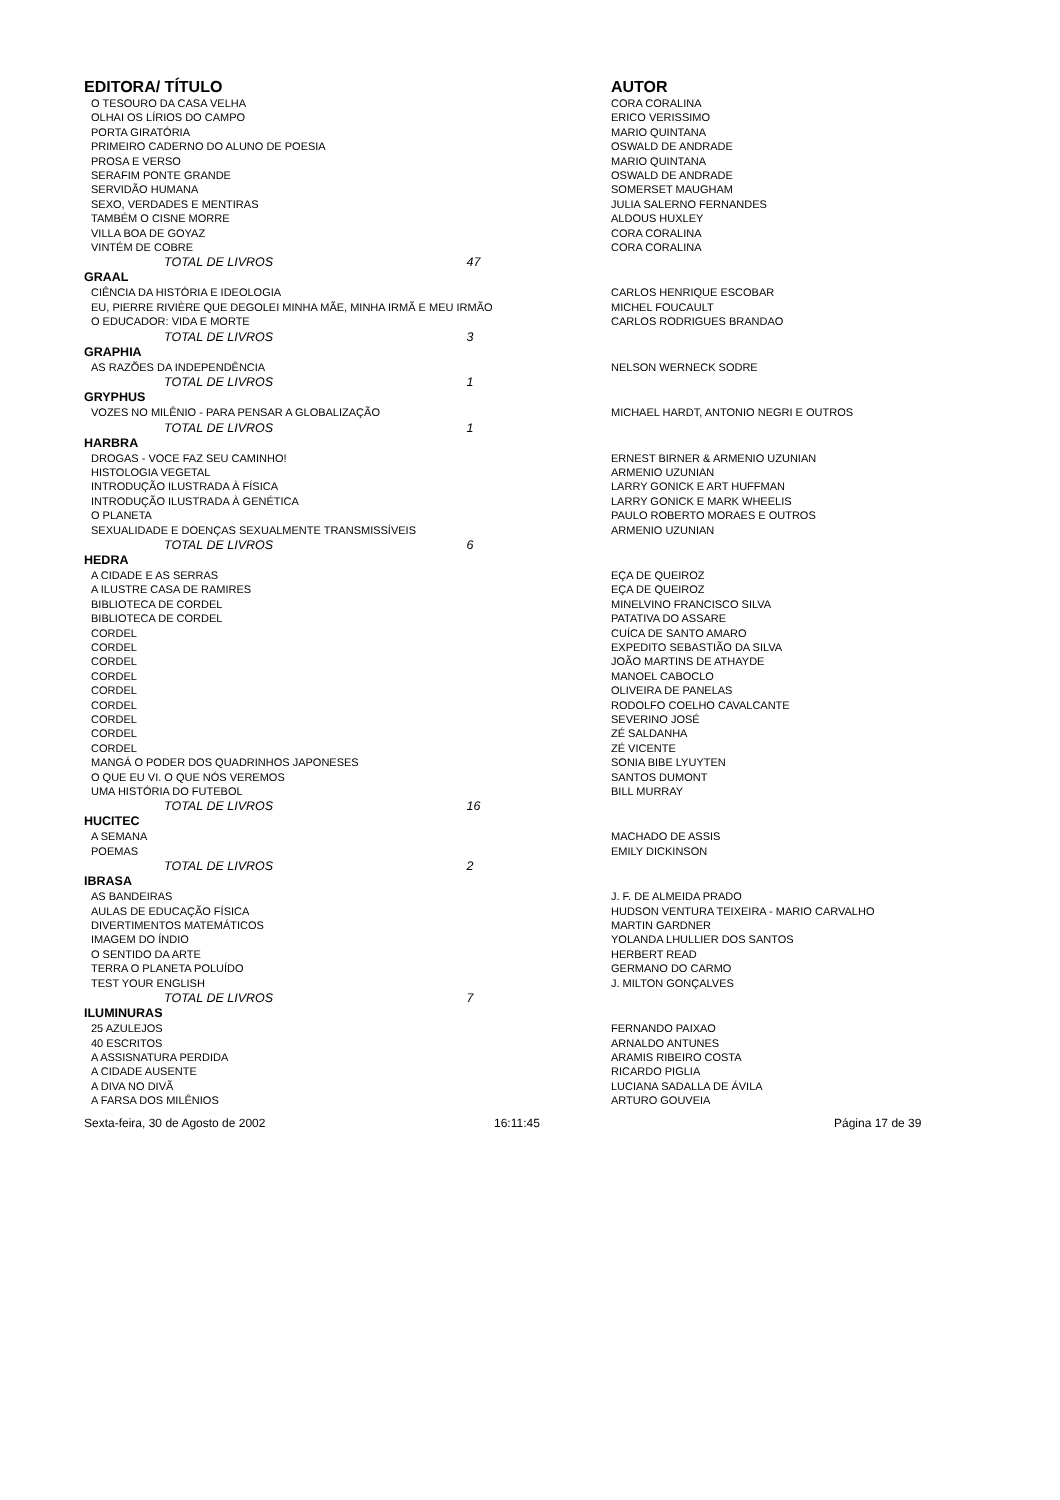| EDITORA/ TÍTULO | | AUTOR |
| --- | --- | --- |
| O TESOURO DA CASA VELHA | | CORA CORALINA |
| OLHAI OS LÍRIOS DO CAMPO | | ERICO VERISSIMO |
| PORTA GIRATÓRIA | | MARIO QUINTANA |
| PRIMEIRO CADERNO DO ALUNO DE POESIA | | OSWALD DE ANDRADE |
| PROSA E VERSO | | MARIO QUINTANA |
| SERAFIM PONTE GRANDE | | OSWALD DE ANDRADE |
| SERVIDÃO HUMANA | | SOMERSET MAUGHAM |
| SEXO, VERDADES E MENTIRAS | | JULIA SALERNO FERNANDES |
| TAMBÉM O CISNE MORRE | | ALDOUS HUXLEY |
| VILLA BOA DE GOYAZ | | CORA CORALINA |
| VINTÉM DE COBRE | | CORA CORALINA |
| TOTAL DE LIVROS 47 | | |
| GRAAL | | |
| CIÊNCIA DA HISTÓRIA E IDEOLOGIA | | CARLOS HENRIQUE ESCOBAR |
| EU, PIERRE RIVIÈRE QUE DEGOLEI MINHA MÃE, MINHA IRMÃ E MEU IRMÃO | | MICHEL FOUCAULT |
| O EDUCADOR: VIDA E MORTE | | CARLOS RODRIGUES BRANDAO |
| TOTAL DE LIVROS 3 | | |
| GRAPHIA | | |
| AS RAZÕES DA INDEPENDÊNCIA | | NELSON WERNECK SODRE |
| TOTAL DE LIVROS 1 | | |
| GRYPHUS | | |
| VOZES NO MILÊNIO - PARA PENSAR A GLOBALIZAÇÃO | | MICHAEL HARDT, ANTONIO NEGRI E OUTROS |
| TOTAL DE LIVROS 1 | | |
| HARBRA | | |
| DROGAS - VOCE FAZ SEU CAMINHO! | | ERNEST BIRNER & ARMENIO UZUNIAN |
| HISTOLOGIA VEGETAL | | ARMENIO UZUNIAN |
| INTRODUÇÃO ILUSTRADA À FÍSICA | | LARRY GONICK E ART HUFFMAN |
| INTRODUÇÃO ILUSTRADA À GENÉTICA | | LARRY GONICK E MARK WHEELIS |
| O PLANETA | | PAULO ROBERTO MORAES E OUTROS |
| SEXUALIDADE E DOENÇAS SEXUALMENTE TRANSMISSÍVEIS | | ARMENIO UZUNIAN |
| TOTAL DE LIVROS 6 | | |
| HEDRA | | |
| A CIDADE E AS SERRAS | | EÇA DE QUEIROZ |
| A ILUSTRE CASA DE RAMIRES | | EÇA DE QUEIROZ |
| BIBLIOTECA DE CORDEL | | MINELVINO FRANCISCO SILVA |
| BIBLIOTECA DE CORDEL | | PATATIVA DO ASSARE |
| CORDEL | | CUÍCA DE SANTO AMARO |
| CORDEL | | EXPEDITO SEBASTIÃO DA SILVA |
| CORDEL | | JOÃO MARTINS DE ATHAYDE |
| CORDEL | | MANOEL CABOCLO |
| CORDEL | | OLIVEIRA DE PANELAS |
| CORDEL | | RODOLFO COELHO CAVALCANTE |
| CORDEL | | SEVERINO JOSÉ |
| CORDEL | | ZÉ SALDANHA |
| CORDEL | | ZÉ VICENTE |
| MANGÁ O PODER DOS QUADRINHOS JAPONESES | | SONIA BIBE LYUYTEN |
| O QUE EU VI. O QUE NÓS VEREMOS | | SANTOS DUMONT |
| UMA HISTÓRIA DO FUTEBOL | | BILL MURRAY |
| TOTAL DE LIVROS 16 | | |
| HUCITEC | | |
| A SEMANA | | MACHADO DE ASSIS |
| POEMAS | | EMILY DICKINSON |
| TOTAL DE LIVROS 2 | | |
| IBRASA | | |
| AS BANDEIRAS | | J. F. DE ALMEIDA PRADO |
| AULAS DE EDUCAÇÃO FÍSICA | | HUDSON VENTURA TEIXEIRA - MARIO CARVALHO |
| DIVERTIMENTOS MATEMÁTICOS | | MARTIN GARDNER |
| IMAGEM DO ÍNDIO | | YOLANDA LHULLIER DOS SANTOS |
| O SENTIDO DA ARTE | | HERBERT READ |
| TERRA O PLANETA POLUÍDO | | GERMANO DO CARMO |
| TEST YOUR ENGLISH | | J. MILTON GONÇALVES |
| TOTAL DE LIVROS 7 | | |
| ILUMINURAS | | |
| 25 AZULEJOS | | FERNANDO PAIXAO |
| 40 ESCRITOS | | ARNALDO ANTUNES |
| A ASSISNATURA PERDIDA | | ARAMIS RIBEIRO COSTA |
| A CIDADE AUSENTE | | RICARDO PIGLIA |
| A DIVA NO DIVÃ | | LUCIANA SADALLA DE ÁVILA |
| A FARSA DOS MILÊNIOS | | ARTURO GOUVEIA |
Sexta-feira, 30 de Agosto de 2002 16:11:45 Página 17 de 39